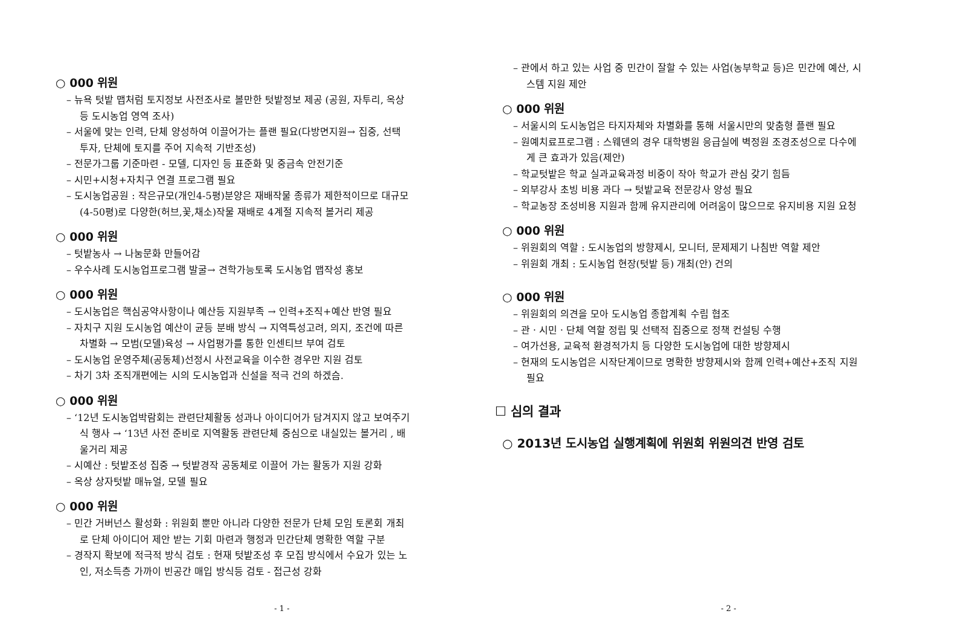○ 000 위원
– 뉴욕 텃밭 맵처럼 토지정보 사전조사로 볼만한 텃밭정보 제공 (공원, 자투리, 옥상 등 도시농업 영역 조사)
– 서울에 맞는 인력, 단체 양성하여 이끌어가는 플랜 필요(다방면지원→ 집중, 선택 투자, 단체에 토지를 주어 지속적 기반조성)
– 전문가그룹 기준마련 - 모델, 디자인 등 표준화 및 중금속 안전기준
– 시민+시청+자치구 연결 프로그램 필요
– 도시농업공원 : 작은규모(개인4-5평)분양은 재배작물 종류가 제한적이므로 대규모(4-50평)로 다양한(허브,꽃,채소)작물 재배로 4계절 지속적 볼거리 제공
○ 000 위원
– 텃밭농사 → 나눔문화 만들어감
– 우수사례 도시농업프로그램 발굴→ 견학가능토록 도시농업 맵작성 홍보
○ 000 위원
– 도시농업은 핵심공약사항이나 예산등 지원부족 → 인력+조직+예산 반영 필요
– 자치구 지원 도시농업 예산이 균등 분배 방식 → 지역특성고려, 의지, 조건에 따른 차별화 → 모범(모델)육성 → 사업평가를 통한 인센티브 부여 검토
– 도시농업 운영주체(공동체)선정시 사전교육을 이수한 경우만 지원 검토
– 차기 3차 조직개편에는 시의 도시농업과 신설을 적극 건의 하겠슴.
○ 000 위원
– ‘12년 도시농업박람회는 관련단체활동 성과나 아이디어가 담겨지지 않고 보여주기식 행사 → ‘13년 사전 준비로 지역활동 관련단체 중심으로 내실있는 볼거리 , 배울거리 제공
– 시예산 : 텃밭조성 집중 → 텃밭경작 공동체로 이끌어 가는 활동가 지원 강화
– 옥상 상자텃밭 매뉴얼, 모델 필요
○ 000 위원
– 민간 거버넌스 활성화 : 위원회 뿐만 아니라 다양한 전문가 단체 모임 토론회 개최로 단체 아이디어 제안 받는 기회 마련과 행정과 민간단체 명확한 역할 구분
– 경작지 확보에 적극적 방식 검토 : 현재 텃밭조성 후 모집 방식에서 수요가 있는 노인, 저소득층 가까이 빈공간 매입 방식등 검토 - 접근성 강화
- 1 -
– 관에서 하고 있는 사업 중 민간이 잘할 수 있는 사업(농부학교 등)은 민간에 예산, 시스템 지원 제안
○ 000 위원
– 서울시의 도시농업은 타지자체와 차별화를 통해 서울시만의 맞춤형 플랜 필요
– 원예치료프로그램 : 스웨덴의 경우 대학병원 응급실에 벽정원 조경조성으로 다수에게 큰 효과가 있음(제안)
– 학교텃밭은 학교 실과교육과정 비중이 작아 학교가 관심 갖기 힘듬
– 외부강사 초빙 비용 과다 → 텃밭교육 전문강사 양성 필요
– 학교농장 조성비용 지원과 함께 유지관리에 어려움이 많으므로 유지비용 지원 요청
○ 000 위원
– 위원회의 역할 : 도시농업의 방향제시, 모니터, 문제제기 나침반 역할 제안
– 위원회 개최 : 도시농업 현장(텃밭 등) 개최(안) 건의
○ 000 위원
– 위원회의 의견을 모아 도시농업 종합계획 수립 협조
– 관ㆍ시민ㆍ단체 역할 정립 및 선택적 집중으로 정책 컨설팅 수행
– 여가선용, 교육적 환경적가치 등 다양한 도시농업에 대한 방향제시
– 현재의 도시농업은 시작단계이므로 명확한 방향제시와 함께 인력+예산+조직 지원필요
☐ 심의 결과
○ 2013년 도시농업 실행계획에 위원회 위원의견 반영 검토
- 2 -